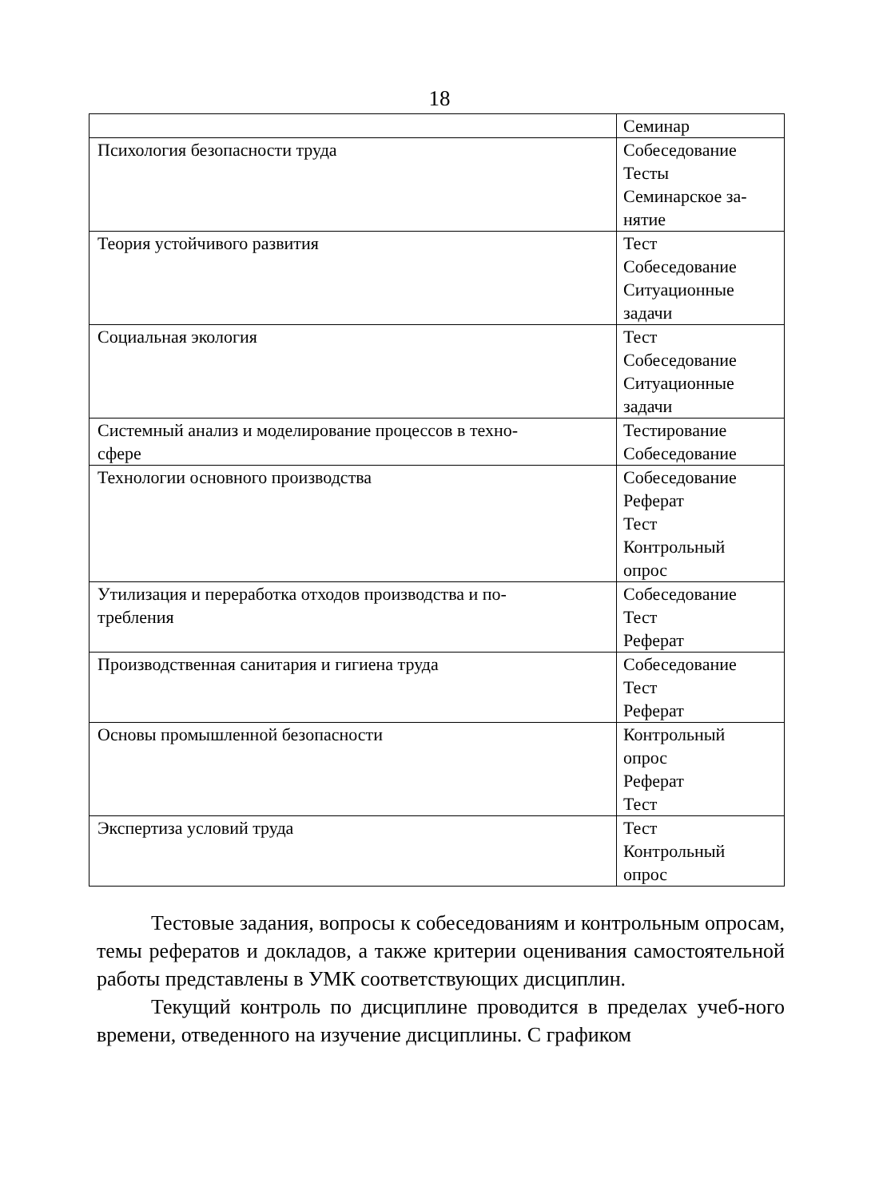18
| | Семинар |
| Психология безопасности труда | Собеседование Тесты Семинарское за- нятие |
| Теория устойчивого развития | Тест Собеседование Ситуационные задачи |
| Социальная экология | Тест Собеседование Ситуационные задачи |
| Системный анализ и моделирование процессов в техно- сфере | Тестирование Собеседование |
| Технологии основного производства | Собеседование Реферат Тест Контрольный опрос |
| Утилизация и переработка отходов производства и по- требления | Собеседование Тест Реферат |
| Производственная санитария и гигиена труда | Собеседование Тест Реферат |
| Основы промышленной безопасности | Контрольный опрос Реферат Тест |
| Экспертиза условий труда | Тест Контрольный опрос |
Тестовые задания, вопросы к собеседованиям и контрольным опросам, темы рефератов и докладов, а также критерии оценивания самостоятельной работы представлены в УМК соответствующих дисциплин.
Текущий контроль по дисциплине проводится в пределах учеб-ного времени, отведенного на изучение дисциплины. С графиком